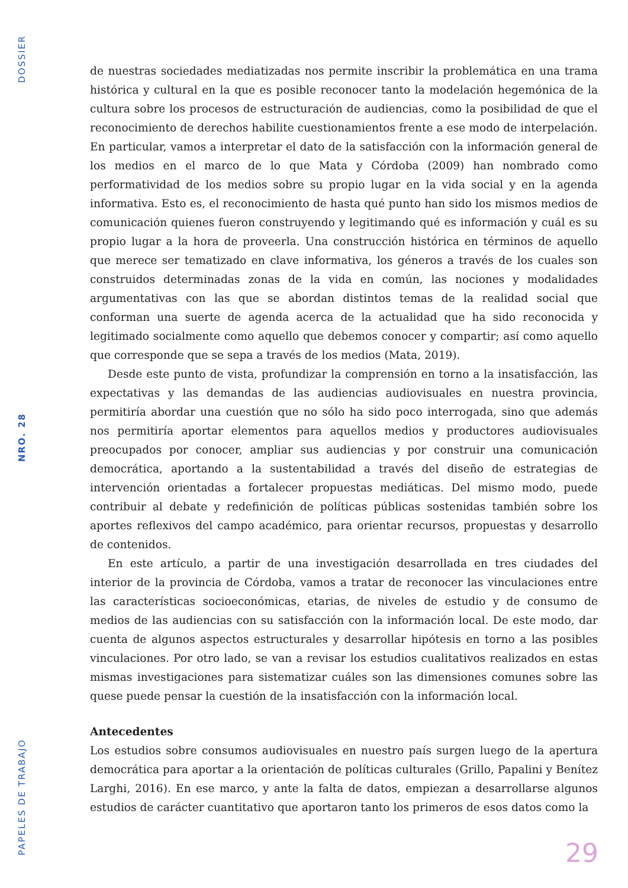DOSSIER
NRO. 28
PAPELES DE TRABAJO
de nuestras sociedades mediatizadas nos permite inscribir la problemática en una trama histórica y cultural en la que es posible reconocer tanto la modelación hegemónica de la cultura sobre los procesos de estructuración de audiencias, como la posibilidad de que el reconocimiento de derechos habilite cuestionamientos frente a ese modo de interpelación. En particular, vamos a interpretar el dato de la satisfacción con la información general de los medios en el marco de lo que Mata y Córdoba (2009) han nombrado como performatividad de los medios sobre su propio lugar en la vida social y en la agenda informativa. Esto es, el reconocimiento de hasta qué punto han sido los mismos medios de comunicación quienes fueron construyendo y legitimando qué es información y cuál es su propio lugar a la hora de proveerla. Una construcción histórica en términos de aquello que merece ser tematizado en clave informativa, los géneros a través de los cuales son construidos determinadas zonas de la vida en común, las nociones y modalidades argumentativas con las que se abordan distintos temas de la realidad social que conforman una suerte de agenda acerca de la actualidad que ha sido reconocida y legitimado socialmente como aquello que debemos conocer y compartir; así como aquello que corresponde que se sepa a través de los medios (Mata, 2019).
Desde este punto de vista, profundizar la comprensión en torno a la insatisfacción, las expectativas y las demandas de las audiencias audiovisuales en nuestra provincia, permitiría abordar una cuestión que no sólo ha sido poco interrogada, sino que además nos permitiría aportar elementos para aquellos medios y productores audiovisuales preocupados por conocer, ampliar sus audiencias y por construir una comunicación democrática, aportando a la sustentabilidad a través del diseño de estrategias de intervención orientadas a fortalecer propuestas mediáticas. Del mismo modo, puede contribuir al debate y redefinición de políticas públicas sostenidas también sobre los aportes reflexivos del campo académico, para orientar recursos, propuestas y desarrollo de contenidos.
En este artículo, a partir de una investigación desarrollada en tres ciudades del interior de la provincia de Córdoba, vamos a tratar de reconocer las vinculaciones entre las características socioeconómicas, etarias, de niveles de estudio y de consumo de medios de las audiencias con su satisfacción con la información local. De este modo, dar cuenta de algunos aspectos estructurales y desarrollar hipótesis en torno a las posibles vinculaciones. Por otro lado, se van a revisar los estudios cualitativos realizados en estas mismas investigaciones para sistematizar cuáles son las dimensiones comunes sobre las quese puede pensar la cuestión de la insatisfacción con la información local.
Antecedentes
Los estudios sobre consumos audiovisuales en nuestro país surgen luego de la apertura democrática para aportar a la orientación de políticas culturales (Grillo, Papalini y Benítez Larghi, 2016). En ese marco, y ante la falta de datos, empiezan a desarrollarse algunos estudios de carácter cuantitativo que aportaron tanto los primeros de esos datos como la
29